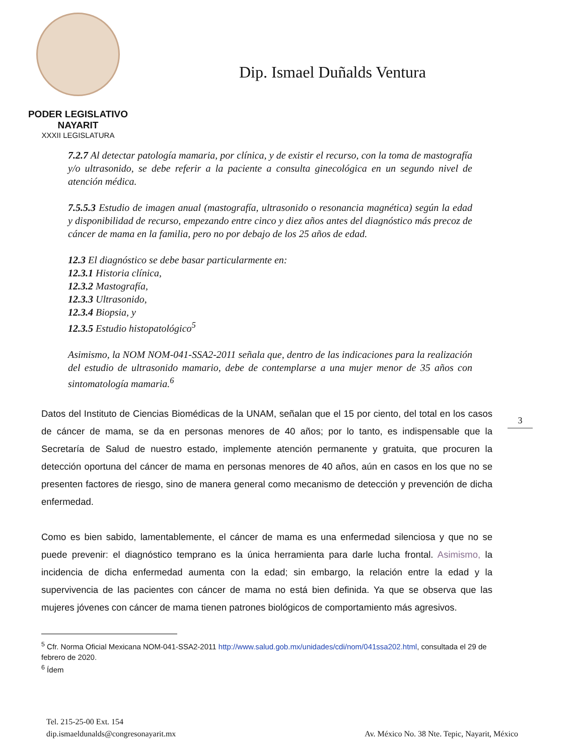PODER LEGISLATIVO
NAYARIT
XXXII LEGISLATURA
Dip. Ismael Duñalds Ventura
7.2.7 Al detectar patología mamaria, por clínica, y de existir el recurso, con la toma de mastografía y/o ultrasonido, se debe referir a la paciente a consulta ginecológica en un segundo nivel de atención médica.
7.5.5.3 Estudio de imagen anual (mastografía, ultrasonido o resonancia magnética) según la edad y disponibilidad de recurso, empezando entre cinco y diez años antes del diagnóstico más precoz de cáncer de mama en la familia, pero no por debajo de los 25 años de edad.
12.3 El diagnóstico se debe basar particularmente en:
12.3.1 Historia clínica,
12.3.2 Mastografía,
12.3.3 Ultrasonido,
12.3.4 Biopsia, y
12.3.5 Estudio histopatológico<sup>5</sup>
Asimismo, la NOM NOM-041-SSA2-2011 señala que, dentro de las indicaciones para la realización del estudio de ultrasonido mamario, debe de contemplarse a una mujer menor de 35 años con sintomatología mamaria.<sup>6</sup>
Datos del Instituto de Ciencias Biomédicas de la UNAM, señalan que el 15 por ciento, del total en los casos de cáncer de mama, se da en personas menores de 40 años; por lo tanto, es indispensable que la Secretaría de Salud de nuestro estado, implemente atención permanente y gratuita, que procuren la detección oportuna del cáncer de mama en personas menores de 40 años, aún en casos en los que no se presenten factores de riesgo, sino de manera general como mecanismo de detección y prevención de dicha enfermedad.
Como es bien sabido, lamentablemente, el cáncer de mama es una enfermedad silenciosa y que no se puede prevenir: el diagnóstico temprano es la única herramienta para darle lucha frontal. Asimismo, la incidencia de dicha enfermedad aumenta con la edad; sin embargo, la relación entre la edad y la supervivencia de las pacientes con cáncer de mama no está bien definida. Ya que se observa que las mujeres jóvenes con cáncer de mama tienen patrones biológicos de comportamiento más agresivos.
3
<sup>5</sup> Cfr. Norma Oficial Mexicana NOM-041-SSA2-2011 http://www.salud.gob.mx/unidades/cdi/nom/041ssa202.html, consultada el 29 de febrero de 2020.
<sup>6</sup> Ídem
Tel. 215-25-00 Ext. 154
dip.ismaeldunalds@congresonayarit.mx
Av. México No. 38 Nte. Tepic, Nayarit, México